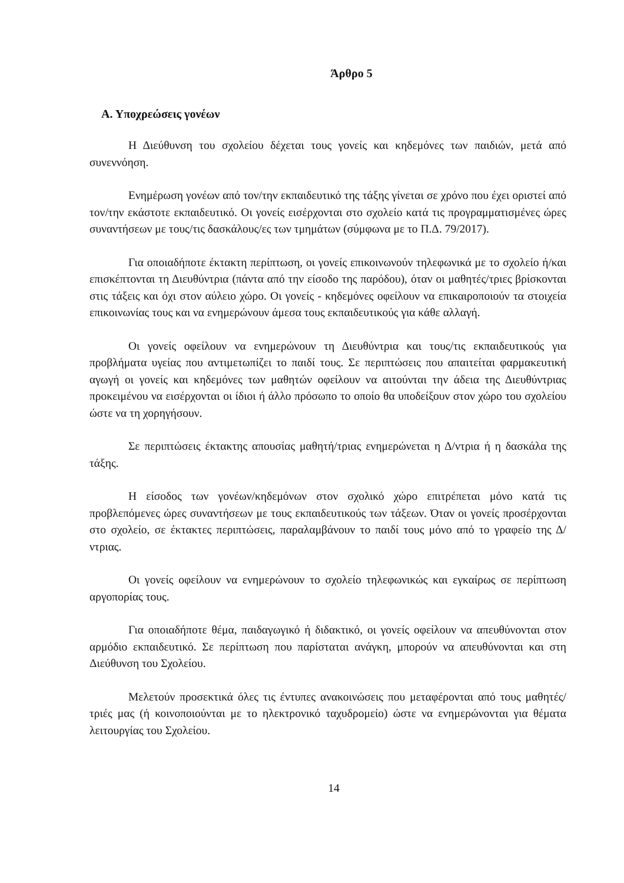Άρθρο 5
Α. Υποχρεώσεις γονέων
Η Διεύθυνση του σχολείου δέχεται τους γονείς και κηδεμόνες των παιδιών, μετά από συνεννόηση.
Ενημέρωση γονέων από τον/την εκπαιδευτικό της τάξης γίνεται σε χρόνο που έχει οριστεί από τον/την εκάστοτε εκπαιδευτικό. Οι γονείς εισέρχονται στο σχολείο κατά τις προγραμματισμένες ώρες συναντήσεων με τους/τις δασκάλους/ες των τμημάτων (σύμφωνα με το Π.Δ. 79/2017).
Για οποιαδήποτε έκτακτη περίπτωση, οι γονείς επικοινωνούν τηλεφωνικά με το σχολείο ή/και επισκέπτονται τη Διευθύντρια (πάντα από την είσοδο της παρόδου), όταν οι μαθητές/τριες βρίσκονται στις τάξεις και όχι στον αύλειο χώρο. Οι γονείς - κηδεμόνες οφείλουν να επικαιροποιούν τα στοιχεία επικοινωνίας τους και να ενημερώνουν άμεσα τους εκπαιδευτικούς για κάθε αλλαγή.
Οι γονείς οφείλουν να ενημερώνουν τη Διευθύντρια και τους/τις εκπαιδευτικούς για προβλήματα υγείας που αντιμετωπίζει το παιδί τους. Σε περιπτώσεις που απαιτείται φαρμακευτική αγωγή οι γονείς και κηδεμόνες των μαθητών οφείλουν να αιτούνται την άδεια της Διευθύντριας προκειμένου να εισέρχονται οι ίδιοι ή άλλο πρόσωπο το οποίο θα υποδείξουν στον χώρο του σχολείου ώστε να τη χορηγήσουν.
Σε περιπτώσεις έκτακτης απουσίας μαθητή/τριας ενημερώνεται η Δ/ντρια ή η δασκάλα της τάξης.
Η είσοδος των γονέων/κηδεμόνων στον σχολικό χώρο επιτρέπεται μόνο κατά τις προβλεπόμενες ώρες συναντήσεων με τους εκπαιδευτικούς των τάξεων. Όταν οι γονείς προσέρχονται στο σχολείο, σε έκτακτες περιπτώσεις, παραλαμβάνουν το παιδί τους μόνο από το γραφείο της Δ/ντριας.
Οι γονείς οφείλουν να ενημερώνουν το σχολείο τηλεφωνικώς και εγκαίρως σε περίπτωση αργοπορίας τους.
Για οποιαδήποτε θέμα, παιδαγωγικό ή διδακτικό, οι γονείς οφείλουν να απευθύνονται στον αρμόδιο εκπαιδευτικό. Σε περίπτωση που παρίσταται ανάγκη, μπορούν να απευθύνονται και στη Διεύθυνση του Σχολείου.
Μελετούν προσεκτικά όλες τις έντυπες ανακοινώσεις που μεταφέρονται από τους μαθητές/τριές μας (ή κοινοποιούνται με το ηλεκτρονικό ταχυδρομείο) ώστε να ενημερώνονται για θέματα λειτουργίας του Σχολείου.
14